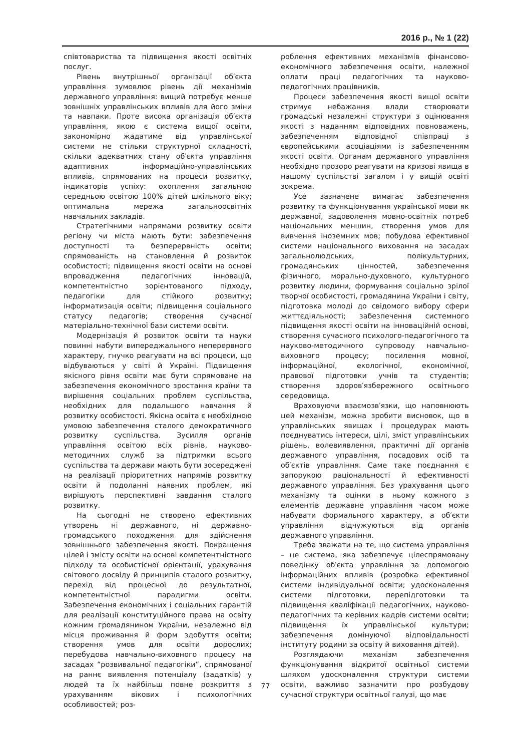2016 р., № 1 (22)
співтовариства та підвищення якості освітніх послуг.
Рівень внутрішньої організації об′єкта управління зумовлює рівень дії механізмів державного управління: вищий потребує менше зовнішніх управлінських впливів для його зміни та навпаки. Проте висока організація об′єкта управління, якою є система вищої освіти, закономірно жадатиме від управлінської системи не стільки структурної складності, скільки адекватних стану об′єкта управління адаптивних інформаційно-управлінських впливів, спрямованих на процеси розвитку, індикаторів успіху: охоплення загальною середньою освітою 100% дітей шкільного віку; оптимальна мережа загальноосвітніх навчальних закладів.
Стратегічними напрямами розвитку освіти регіону чи міста мають бути: забезпечення доступності та безперервність освіти; спрямованість на становлення й розвиток особистості; підвищення якості освіти на основі впровадження педагогічних інновацій, компетентністно зорієнтованого підходу, педагогіки для стійкого розвитку; інформатизація освіти; підвищення соціального статусу педагогів; створення сучасної матеріально-технічної бази системи освіти.
Модернізація й розвиток освіти та науки повинні набути випереджального неперервного характеру, гнучко реагувати на всі процеси, що відбуваються у світі й Україні. Підвищення якісного рівня освіти має бути спрямоване на забезпечення економічного зростання країни та вирішення соціальних проблем суспільства, необхідних для подальшого навчання й розвитку особистості. Якісна освіта є необхідною умовою забезпечення сталого демократичного розвитку суспільства. Зусилля органів управління освітою всіх рівнів, науково-методичних служб за підтримки всього суспільства та держави мають бути зосереджені на реалізації пріоритетних напрямів розвитку освіти й подоланні наявних проблем, які вирішують перспективні завдання сталого розвитку.
На сьогодні не створено ефективних утворень ні державного, ні державно-громадського походження для здійснення зовнішнього забезпечення якості. Покращення цілей і змісту освіти на основі компетентністного підходу та особистісної орієнтації, урахування світового досвіду й принципів сталого розвитку, перехід від процесної до результатної, компетентністної парадигми освіти. Забезпечення економічних і соціальних гарантій для реалізації конституційного права на освіту кожним громадянином України, незалежно від місця проживання й форм здобуття освіти; створення умов для освіти дорослих; перебудова навчально-виховного процесу на засадах “розвивальної педагогіки”, спрямованої на раннє виявлення потенціалу (задатків) у людей та їх найбільш повне розкриття з урахуванням вікових і психологічних особливостей; роз-
роблення ефективних механізмів фінансово-економічного забезпечення освіти, належної оплати праці педагогічних та науково-педагогічних працівників.
Процеси забезпечення якості вищої освіти стримує небажання влади створювати громадські незалежні структури з оцінювання якості з наданням відповідних повноважень, забезпеченням відповідної співпраці з європейськими асоціаціями із забезпеченням якості освіти. Органам державного управління необхідно прозоро реагувати на кризові явища в нашому суспільстві загалом і у вищій освіті зокрема.
Усе зазначене вимагає забезпечення розвитку та функціонування української мови як державної, задоволення мовно-освітніх потреб національних меншин, створення умов для вивчення іноземних мов; побудова ефективної системи національного виховання на засадах загальнолюдських, полікультурних, громадянських цінностей, забезпечення фізичного, морально-духовного, культурного розвитку людини, формування соціально зрілої творчої особистості, громадянина України і світу, підготовка молоді до свідомого вибору сфери життєдіяльності; забезпечення системного підвищення якості освіти на інноваційній основі, створення сучасного психолого-педагогічного та науково-методичного супроводу навчально-виховного процесу; посилення мовної, інформаційної, екологічної, економічної, правової підготовки учнів та студентів; створення здоров′язбережного освітнього середовища.
Враховуючи взаємозв′язки, що наповнюють цей механізм, можна зробити висновок, що в управлінських явищах і процедурах мають поєднуватись інтереси, цілі, зміст управлінських рішень, волевиявлення, практичні дії органів державного управління, посадових осіб та об′єктів управління. Саме таке поєднання є запорукою раціональності й ефективності державного управління. Без урахування цього механізму та оцінки в ньому кожного з елементів державне управління часом може набувати формального характеру, а об′єкти управління відчужуються від органів державного управління.
Треба зважати на те, що система управління – це система, яка забезпечує цілеспрямовану поведінку об′єкта управління за допомогою інформаційних впливів (розробка ефективної системи індивідуальної освіти; удосконалення системи підготовки, перепідготовки та підвищення кваліфікації педагогічних, науково-педагогічних та керівних кадрів системи освіти; підвищення їх управлінської культури; забезпечення домінуючої відповідальності інституту родини за освіту й виховання дітей).
Розглядаючи механізм забезпечення функціонування відкритої освітньої системи шляхом удосконалення структури системи освіти, важливо зазначити про розбудову сучасної структури освітньої галузі, що має
77